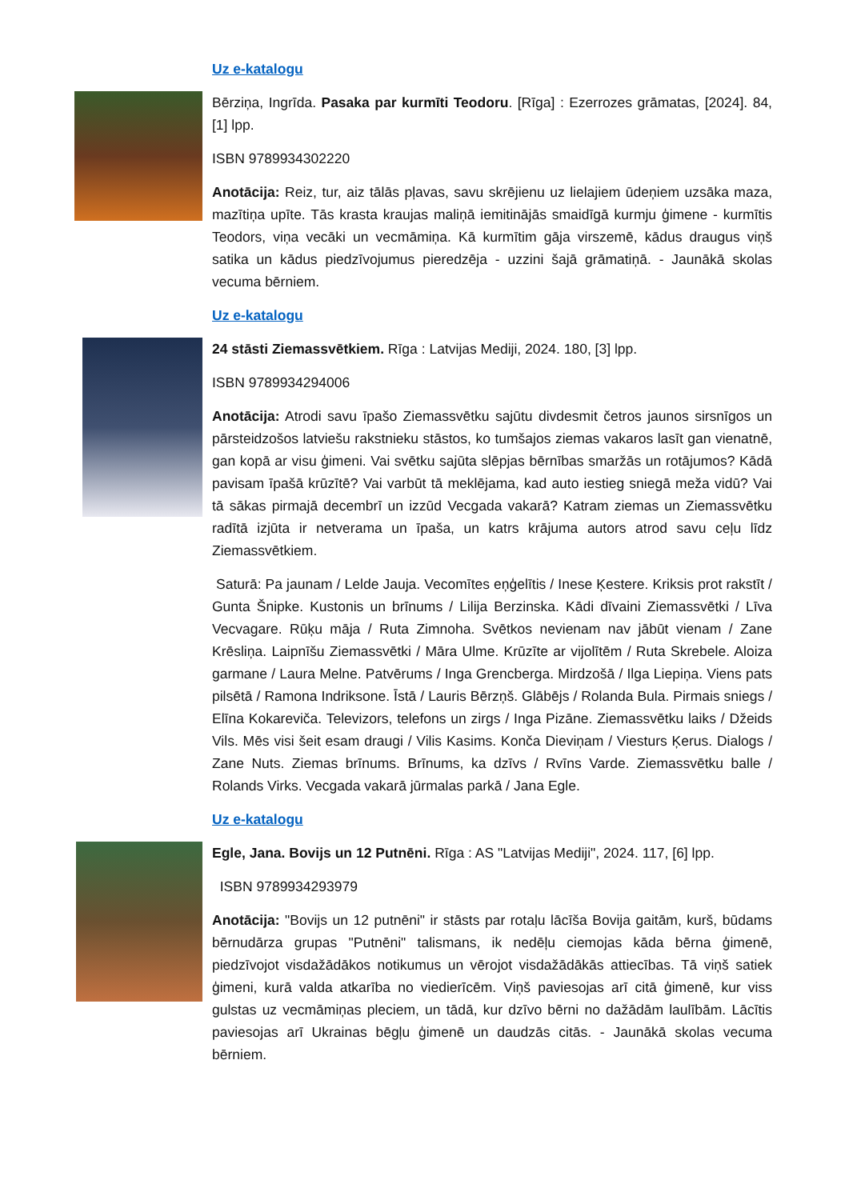Uz e-katalogu
Bērziņa, Ingrīda. Pasaka par kurmīti Teodoru. [Rīga] : Ezerrozes grāmatas, [2024]. 84, [1] lpp.
ISBN 9789934302220
Anotācija: Reiz, tur, aiz tālās pļavas, savu skrējienu uz lielajiem ūdeņiem uzsāka maza, mazītiņa upīte. Tās krasta kraujas maliņā iemitinājās smaidīgā kurmju ģimene - kurmītis Teodors, viņa vecāki un vecmāmiņa. Kā kurmītim gāja virszemē, kādus draugus viņš satika un kādus piedzīvojumus pieredzēja - uzzini šajā grāmatiņā. - Jaunākā skolas vecuma bērniem.
Uz e-katalogu
24 stāsti Ziemassvētkiem. Rīga : Latvijas Mediji, 2024. 180, [3] lpp.
ISBN 9789934294006
Anotācija: Atrodi savu īpašo Ziemassvētku sajūtu divdesmit četros jaunos sirsnīgos un pārsteidzošos latviešu rakstnieku stāstos, ko tumšajos ziemas vakaros lasīt gan vienatnē, gan kopā ar visu ģimeni. Vai svētku sajūta slēpjas bērnības smaržās un rotājumos? Kādā pavisam īpašā krūzītē? Vai varbūt tā meklējama, kad auto iestieg sniegā meža vidū? Vai tā sākas pirmajā decembrī un izzūd Vecgada vakarā? Katram ziemas un Ziemassvētku radītā izjūta ir netverama un īpaša, un katrs krājuma autors atrod savu ceļu līdz Ziemassvētkiem.
Saturā: Pa jaunam / Lelde Jauja. Vecomītes eņģelītis / Inese Ķestere. Kriksis prot rakstīt / Gunta Šnipke. Kustonis un brīnums / Lilija Berzinska. Kādi dīvaini Ziemassvētki / Līva Vecvagare. Rūķu māja / Ruta Zimnoha. Svētkos nevienam nav jābūt vienam / Zane Krēsliņa. Laipnīšu Ziemassvētki / Māra Ulme. Krūzīte ar vijolītēm / Ruta Skrebele. Aloiza garmane / Laura Melne. Patvērums / Inga Grencberga. Mirdzošā / Ilga Liepiņa. Viens pats pilsētā / Ramona Indriksone. Īstā / Lauris Bērzņš. Glābējs / Rolanda Bula. Pirmais sniegs / Elīna Kokareviča. Televizors, telefons un zirgs / Inga Pizāne. Ziemassvētku laiks / Džeids Vils. Mēs visi šeit esam draugi / Vilis Kasims. Konča Dieviņam / Viesturs Ķerus. Dialogs / Zane Nuts. Ziemas brīnums. Brīnums, ka dzīvs / Rvīns Varde. Ziemassvētku balle / Rolands Virks. Vecgada vakarā jūrmalas parkā / Jana Egle.
Uz e-katalogu
Egle, Jana. Bovijs un 12 Putnēni. Rīga : AS "Latvijas Mediji", 2024. 117, [6] lpp.
ISBN 9789934293979
Anotācija: "Bovijs un 12 putnēni" ir stāsts par rotaļu lācīša Bovija gaitām, kurš, būdams bērnudārza grupas "Putnēni" talismans, ik nedēļu ciemojas kāda bērna ģimenē, piedzīvojot visdažādākos notikumus un vērojot visdažādākās attiecības. Tā viņš satiek ģimeni, kurā valda atkarība no viedierīcēm. Viņš paviesojas arī citā ģimenē, kur viss gulstas uz vecmāmiņas pleciem, un tādā, kur dzīvo bērni no dažādām laulībām. Lācītis paviesojas arī Ukrainas bēgļu ģimenē un daudzās citās. - Jaunākā skolas vecuma bērniem.